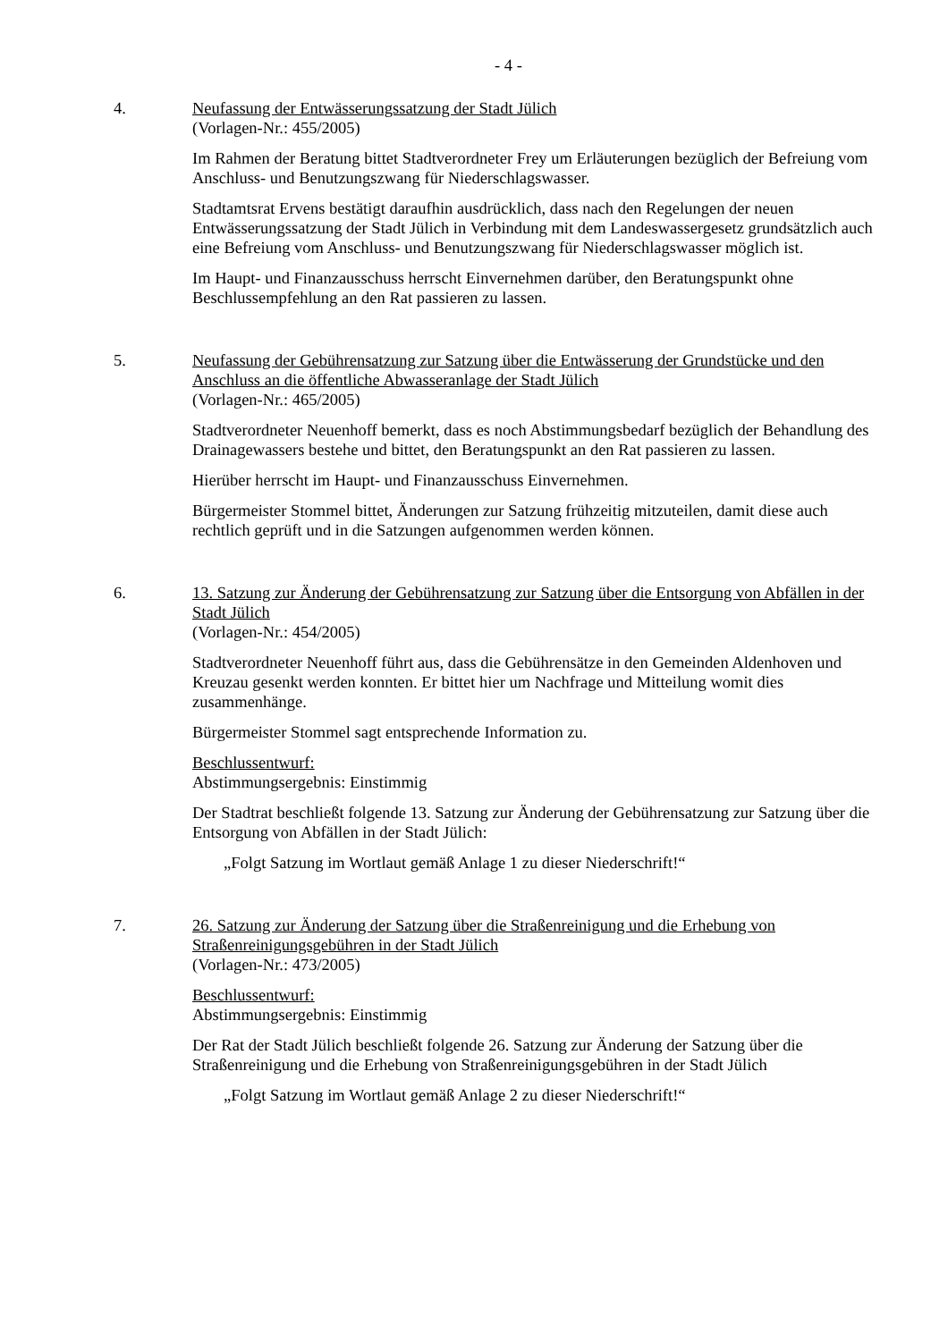- 4 -
4. Neufassung der Entwässerungssatzung der Stadt Jülich
(Vorlagen-Nr.: 455/2005)
Im Rahmen der Beratung bittet Stadtverordneter Frey um Erläuterungen bezüglich der Befreiung vom Anschluss- und Benutzungszwang für Niederschlagswasser.
Stadtamtsrat Ervens bestätigt daraufhin ausdrücklich, dass nach den Regelungen der neuen Entwässerungssatzung der Stadt Jülich in Verbindung mit dem Landeswassergesetz grundsätzlich auch eine Befreiung vom Anschluss- und Benutzungszwang für Niederschlagswasser möglich ist.
Im Haupt- und Finanzausschuss herrscht Einvernehmen darüber, den Beratungspunkt ohne Beschlussempfehlung an den Rat passieren zu lassen.
5. Neufassung der Gebührensatzung zur Satzung über die Entwässerung der Grundstücke und den Anschluss an die öffentliche Abwasseranlage der Stadt Jülich
(Vorlagen-Nr.: 465/2005)
Stadtverordneter Neuenhoff bemerkt, dass es noch Abstimmungsbedarf bezüglich der Behandlung des Drainagewassers bestehe und bittet, den Beratungspunkt an den Rat passieren zu lassen.
Hierüber herrscht im Haupt- und Finanzausschuss Einvernehmen.
Bürgermeister Stommel bittet, Änderungen zur Satzung frühzeitig mitzuteilen, damit diese auch rechtlich geprüft und in die Satzungen aufgenommen werden können.
6. 13. Satzung zur Änderung der Gebührensatzung zur Satzung über die Entsorgung von Abfällen in der Stadt Jülich
(Vorlagen-Nr.: 454/2005)
Stadtverordneter Neuenhoff führt aus, dass die Gebührensätze in den Gemeinden Aldenhoven und Kreuzau gesenkt werden konnten. Er bittet hier um Nachfrage und Mitteilung womit dies zusammenhänge.
Bürgermeister Stommel sagt entsprechende Information zu.
Beschlussentwurf:
Abstimmungsergebnis: Einstimmig
Der Stadtrat beschließt folgende 13. Satzung zur Änderung der Gebührensatzung zur Satzung über die Entsorgung von Abfällen in der Stadt Jülich:
„Folgt Satzung im Wortlaut gemäß Anlage 1 zu dieser Niederschrift!“
7. 26. Satzung zur Änderung der Satzung über die Straßenreinigung und die Erhebung von Straßenreinigungsgebühren in der Stadt Jülich
(Vorlagen-Nr.: 473/2005)
Beschlussentwurf:
Abstimmungsergebnis: Einstimmig
Der Rat der Stadt Jülich beschließt folgende 26. Satzung zur Änderung der Satzung über die Straßenreinigung und die Erhebung von Straßenreinigungsgebühren in der Stadt Jülich
„Folgt Satzung im Wortlaut gemäß Anlage 2 zu dieser Niederschrift!“